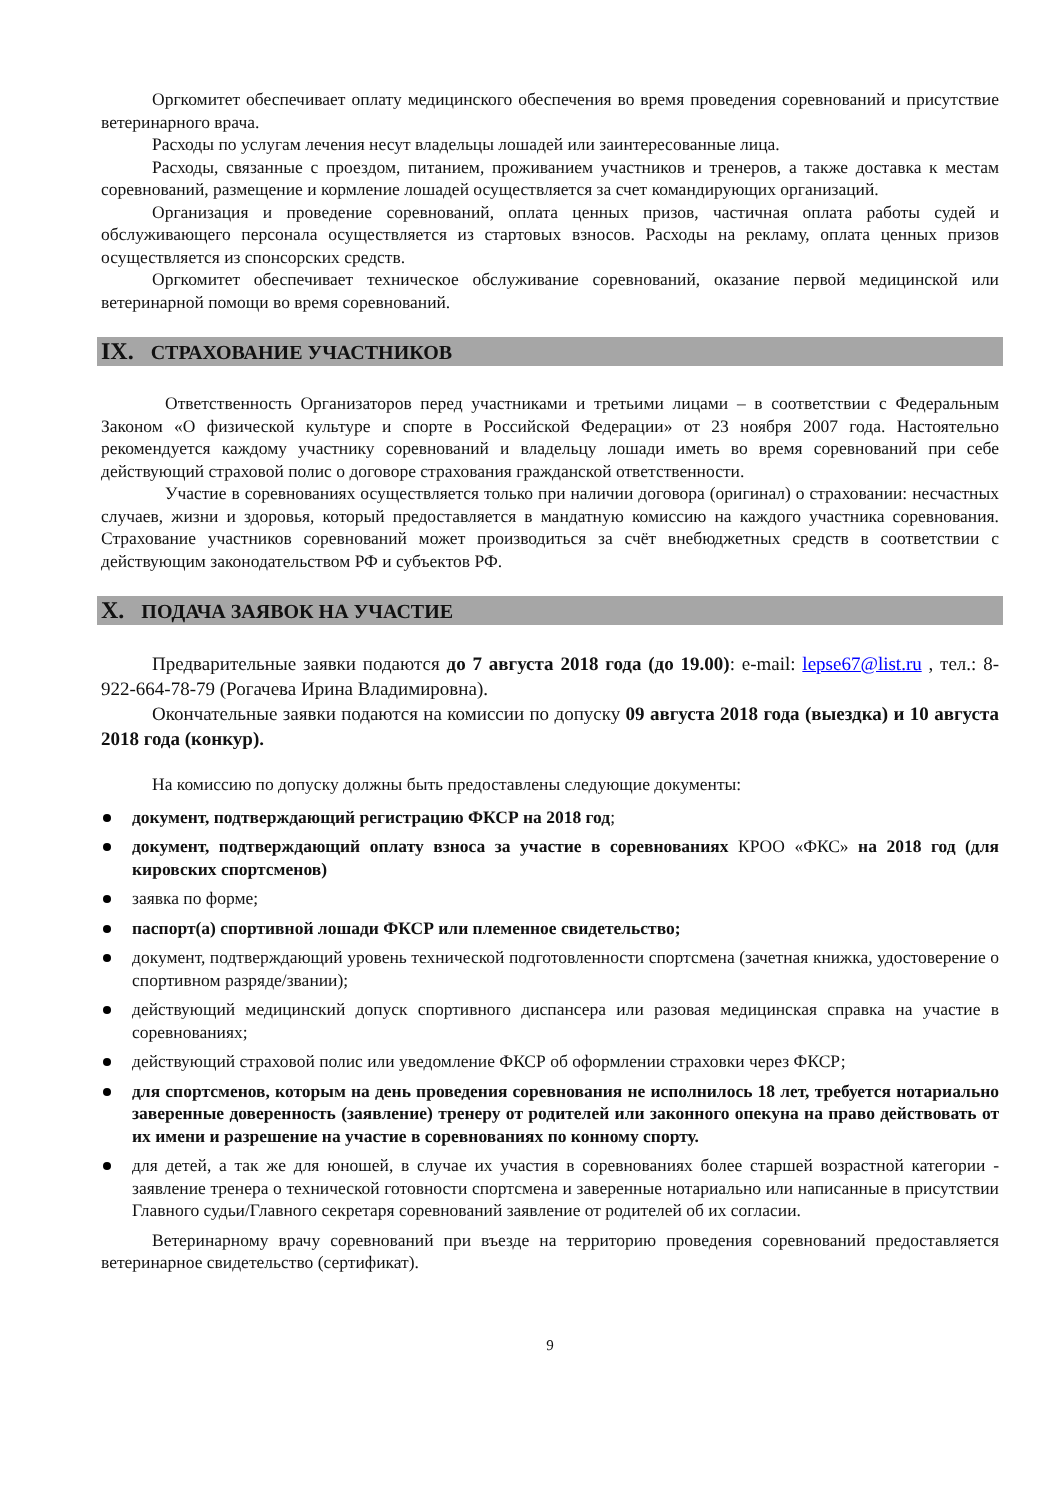Оргкомитет обеспечивает оплату медицинского обеспечения во время проведения соревнований и присутствие ветеринарного врача.
Расходы по услугам лечения несут владельцы лошадей или заинтересованные лица.
Расходы, связанные с проездом, питанием, проживанием участников и тренеров, а также доставка к местам соревнований, размещение и кормление лошадей осуществляется за счет командирующих организаций.
Организация и проведение соревнований, оплата ценных призов, частичная оплата работы судей и обслуживающего персонала осуществляется из стартовых взносов. Расходы на рекламу, оплата ценных призов осуществляется из спонсорских средств.
Оргкомитет обеспечивает техническое обслуживание соревнований, оказание первой медицинской или ветеринарной помощи во время соревнований.
IX. СТРАХОВАНИЕ УЧАСТНИКОВ
Ответственность Организаторов перед участниками и третьими лицами – в соответствии с Федеральным Законом «О физической культуре и спорте в Российской Федерации» от 23 ноября 2007 года. Настоятельно рекомендуется каждому участнику соревнований и владельцу лошади иметь во время соревнований при себе действующий страховой полис о договоре страхования гражданской ответственности.
Участие в соревнованиях осуществляется только при наличии договора (оригинал) о страховании: несчастных случаев, жизни и здоровья, который предоставляется в мандатную комиссию на каждого участника соревнования. Страхование участников соревнований может производиться за счёт внебюджетных средств в соответствии с действующим законодательством РФ и субъектов РФ.
X. ПОДАЧА ЗАЯВОК НА УЧАСТИЕ
Предварительные заявки подаются до 7 августа 2018 года (до 19.00): e-mail: lepse67@list.ru , тел.: 8-922-664-78-79 (Рогачева Ирина Владимировна).
Окончательные заявки подаются на комиссии по допуску 09 августа 2018 года (выездка) и 10 августа 2018 года (конкур).
На комиссию по допуску должны быть предоставлены следующие документы:
документ, подтверждающий регистрацию ФКСР на 2018 год;
документ, подтверждающий оплату взноса за участие в соревнованиях КРОО «ФКС» на 2018 год (для кировских спортсменов)
заявка по форме;
паспорт(а) спортивной лошади ФКСР или племенное свидетельство;
документ, подтверждающий уровень технической подготовленности спортсмена (зачетная книжка, удостоверение о спортивном разряде/звании);
действующий медицинский допуск спортивного диспансера или разовая медицинская справка на участие в соревнованиях;
действующий страховой полис или уведомление ФКСР об оформлении страховки через ФКСР;
для спортсменов, которым на день проведения соревнования не исполнилось 18 лет, требуется нотариально заверенные доверенность (заявление) тренеру от родителей или законного опекуна на право действовать от их имени и разрешение на участие в соревнованиях по конному спорту.
для детей, а так же для юношей, в случае их участия в соревнованиях более старшей возрастной категории - заявление тренера о технической готовности спортсмена и заверенные нотариально или написанные в присутствии Главного судьи/Главного секретаря соревнований заявление от родителей об их согласии.
Ветеринарному врачу соревнований при въезде на территорию проведения соревнований предоставляется ветеринарное свидетельство (сертификат).
9